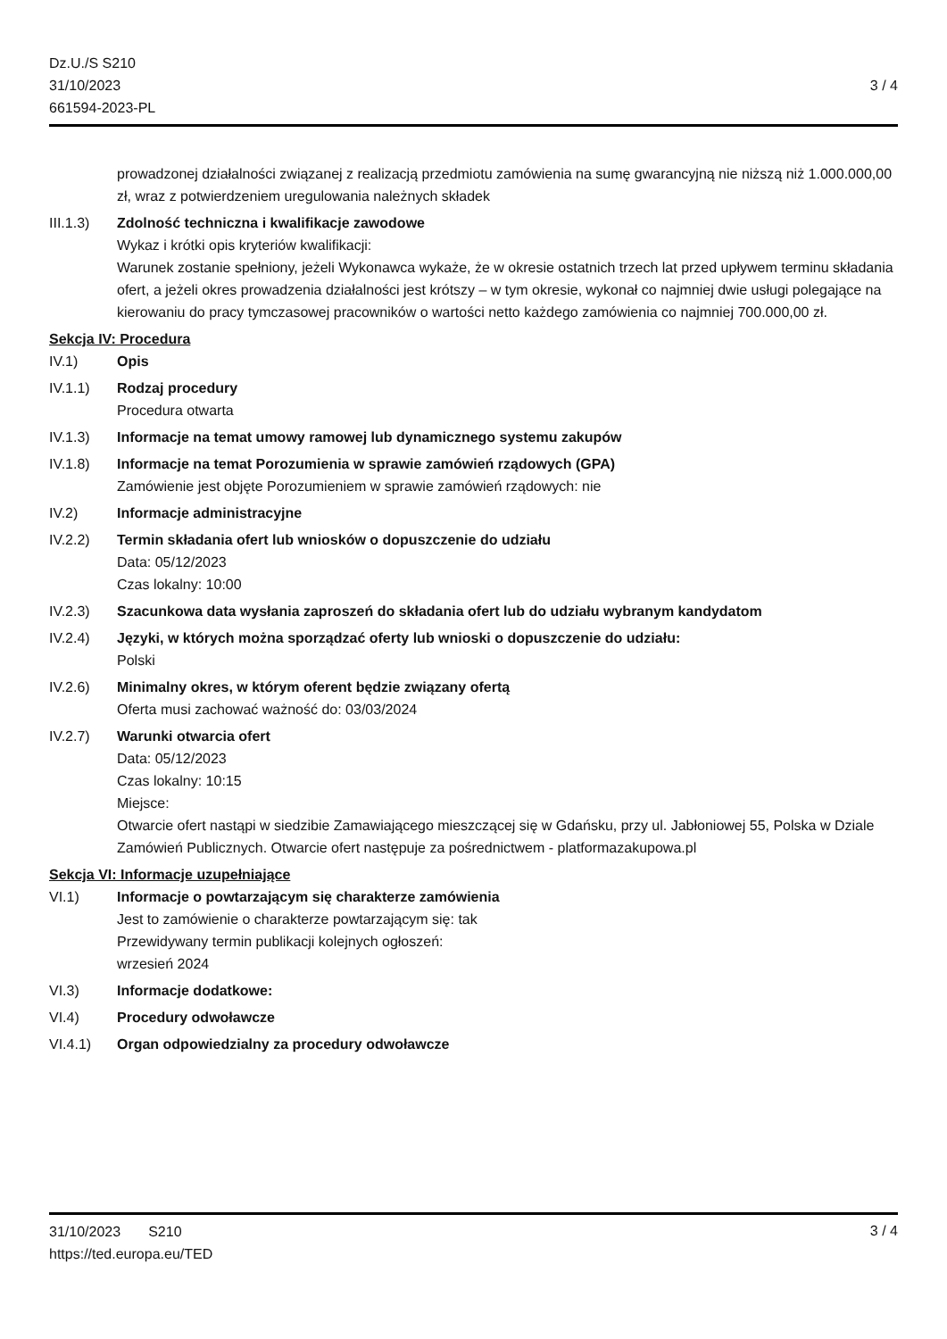Dz.U./S S210
31/10/2023
661594-2023-PL
3 / 4
prowadzonej działalności związanej z realizacją przedmiotu zamówienia na sumę gwarancyjną nie niższą niż 1.000.000,00 zł, wraz z potwierdzeniem uregulowania należnych składek
III.1.3)
Zdolność techniczna i kwalifikacje zawodowe
Wykaz i krótki opis kryteriów kwalifikacji:
Warunek zostanie spełniony, jeżeli Wykonawca wykaże, że w okresie ostatnich trzech lat przed upływem terminu składania ofert, a jeżeli okres prowadzenia działalności jest krótszy – w tym okresie, wykonał co najmniej dwie usługi polegające na kierowaniu do pracy tymczasowej pracowników o wartości netto każdego zamówienia co najmniej 700.000,00 zł.
Sekcja IV: Procedura
IV.1) Opis
IV.1.1) Rodzaj procedury
Procedura otwarta
IV.1.3) Informacje na temat umowy ramowej lub dynamicznego systemu zakupów
IV.1.8) Informacje na temat Porozumienia w sprawie zamówień rządowych (GPA)
Zamówienie jest objęte Porozumieniem w sprawie zamówień rządowych: nie
IV.2) Informacje administracyjne
IV.2.2) Termin składania ofert lub wniosków o dopuszczenie do udziału
Data: 05/12/2023
Czas lokalny: 10:00
IV.2.3) Szacunkowa data wysłania zaproszeń do składania ofert lub do udziału wybranym kandydatom
IV.2.4) Języki, w których można sporządzać oferty lub wnioski o dopuszczenie do udziału:
Polski
IV.2.6) Minimalny okres, w którym oferent będzie związany ofertą
Oferta musi zachować ważność do: 03/03/2024
IV.2.7) Warunki otwarcia ofert
Data: 05/12/2023
Czas lokalny: 10:15
Miejsce:
Otwarcie ofert nastąpi w siedzibie Zamawiającego mieszczącej się w Gdańsku, przy ul. Jabłoniowej 55, Polska w Dziale Zamówień Publicznych. Otwarcie ofert następuje za pośrednictwem - platformazakupowa.pl
Sekcja VI: Informacje uzupełniające
VI.1) Informacje o powtarzającym się charakterze zamówienia
Jest to zamówienie o charakterze powtarzającym się: tak
Przewidywany termin publikacji kolejnych ogłoszeń:
wrzesień 2024
VI.3) Informacje dodatkowe:
VI.4) Procedury odwoławcze
VI.4.1) Organ odpowiedzialny za procedury odwoławcze
31/10/2023 S210
https://ted.europa.eu/TED
3 / 4